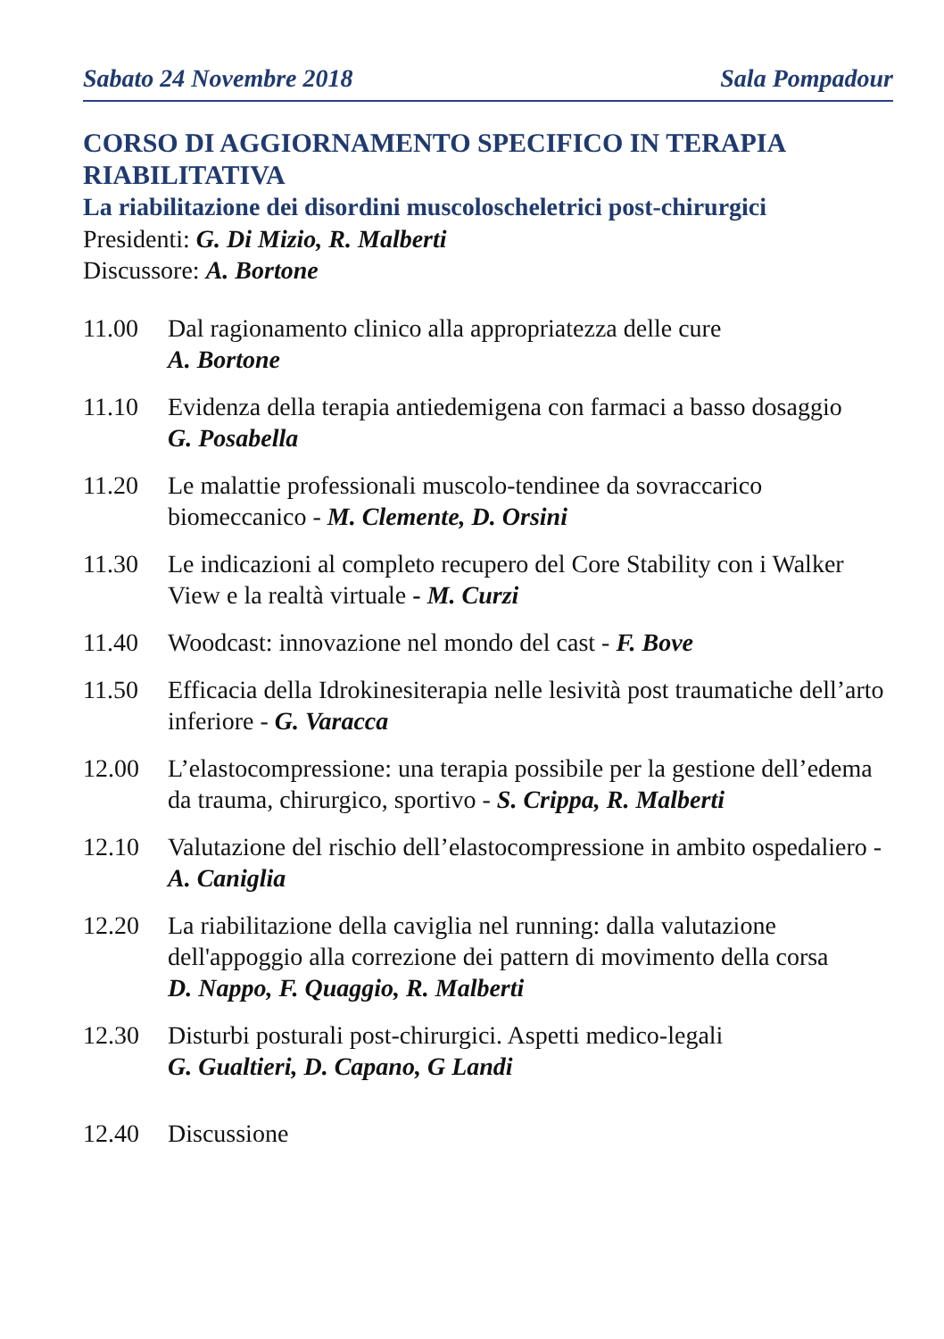Sabato 24 Novembre 2018 Sala Pompadour
CORSO DI AGGIORNAMENTO SPECIFICO IN TERAPIA RIABILITATIVA
La riabilitazione dei disordini muscoloscheletrici post-chirurgici
Presidenti: G. Di Mizio, R. Malberti
Discussore: A. Bortone
11.00 Dal ragionamento clinico alla appropriatezza delle cure
A. Bortone
11.10 Evidenza della terapia antiedemigena con farmaci a basso dosaggio
G. Posabella
11.20 Le malattie professionali muscolo-tendinee da sovraccarico biomeccanico - M. Clemente, D. Orsini
11.30 Le indicazioni al completo recupero del Core Stability con i Walker View e la realtà virtuale - M. Curzi
11.40 Woodcast: innovazione nel mondo del cast - F. Bove
11.50 Efficacia della Idrokinesiterapia nelle lesività post traumatiche dell’arto inferiore - G. Varacca
12.00 L’elastocompressione: una terapia possibile per la gestione dell’edema da trauma, chirurgico, sportivo - S. Crippa, R. Malberti
12.10 Valutazione del rischio dell’elastocompressione in ambito ospedaliero - A. Caniglia
12.20 La riabilitazione della caviglia nel running: dalla valutazione dell'appoggio alla correzione dei pattern di movimento della corsa
D. Nappo, F. Quaggio, R. Malberti
12.30 Disturbi posturali post-chirurgici. Aspetti medico-legali
G. Gualtieri, D. Capano, G Landi
12.40 Discussione